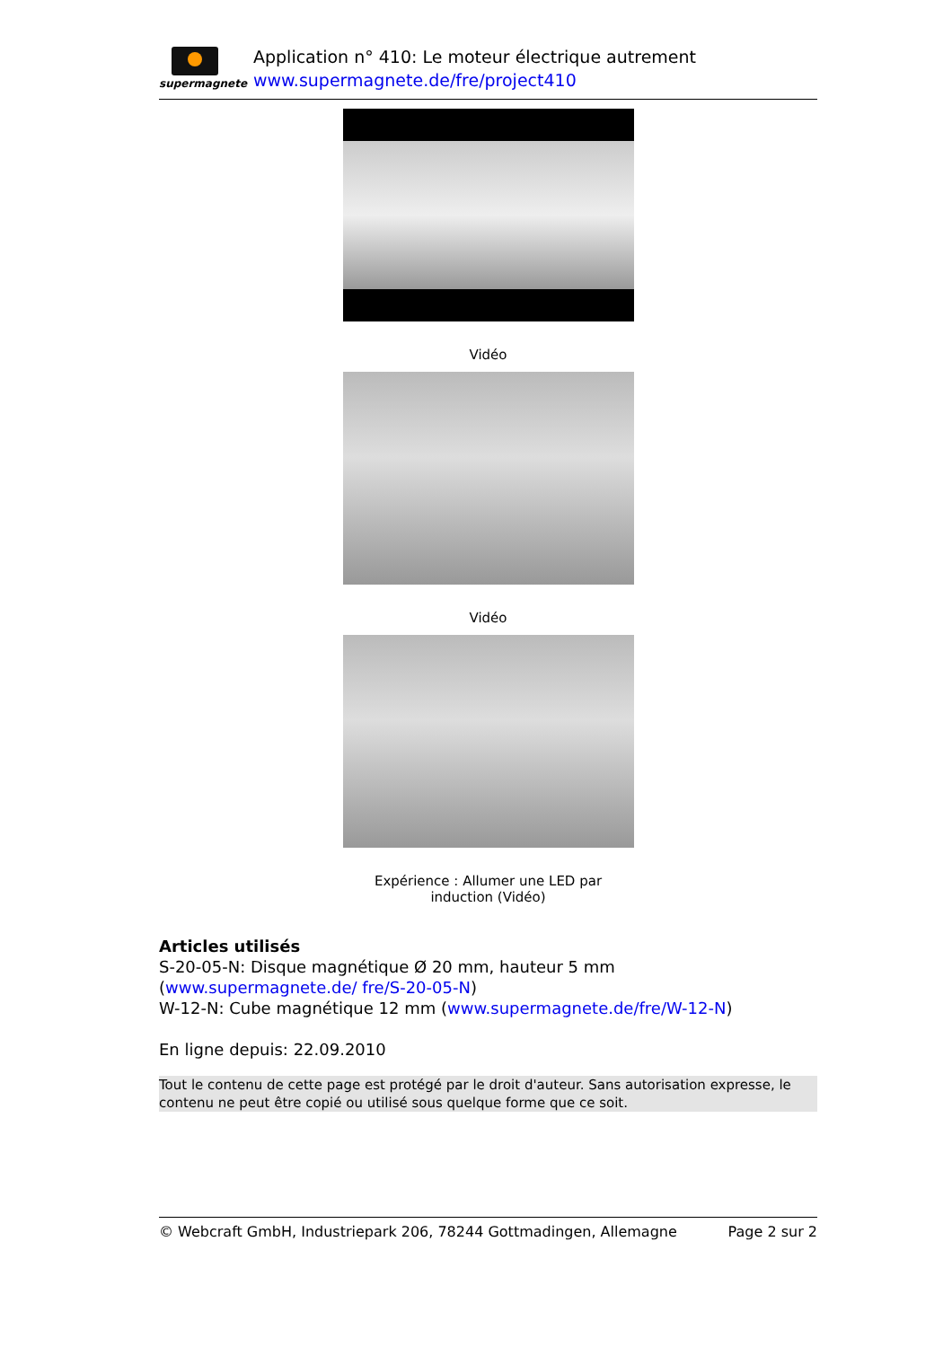supermagnete
Application n° 410: Le moteur électrique autrement
www.supermagnete.de/fre/project410
Vidéo
Vidéo
Expérience : Allumer une LED par
induction (Vidéo)
Articles utilisés
S-20-05-N: Disque magnétique Ø 20 mm, hauteur 5 mm (www.supermagnete.de/ fre/S-20-05-N)
W-12-N: Cube magnétique 12 mm (www.supermagnete.de/fre/W-12-N)
En ligne depuis: 22.09.2010
Tout le contenu de cette page est protégé par le droit d'auteur. Sans autorisation expresse, le contenu ne peut être copié ou utilisé sous quelque forme que ce soit.
© Webcraft GmbH, Industriepark 206, 78244 Gottmadingen, Allemagne Page 2 sur 2